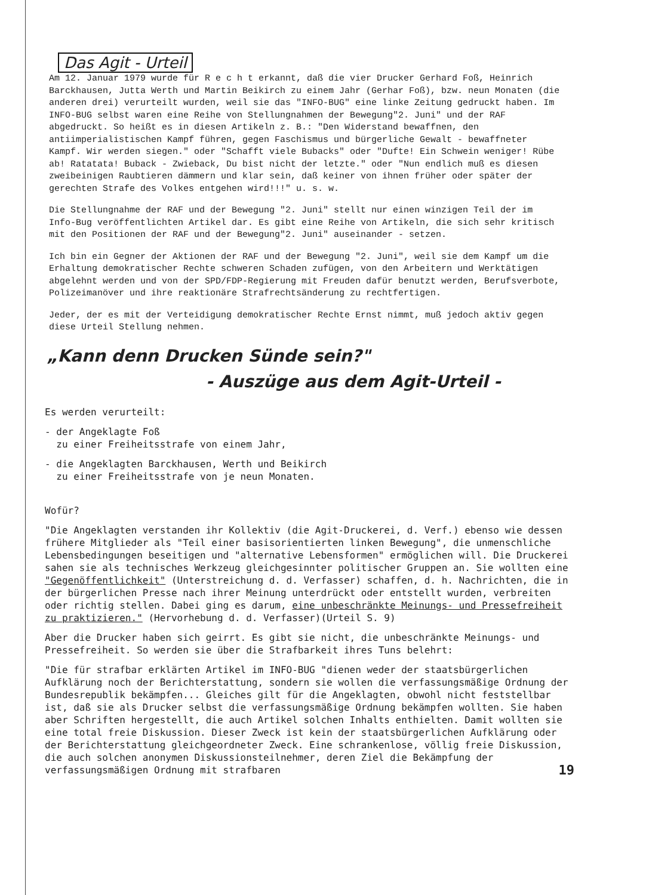Das Agit - Urteil
Am 12. Januar 1979 wurde für R e c h t erkannt, daß die vier Drucker Gerhard Foß, Heinrich Barckhausen, Jutta Werth und Martin Beikirch zu einem Jahr (Gerhar Foß), bzw. neun Monaten (die anderen drei) verurteilt wurden, weil sie das "INFO-BUG" eine linke Zeitung gedruckt haben. Im INFO-BUG selbst waren eine Reihe von Stellungnahmen der Bewegung"2. Juni" und der RAF abgedruckt. So heißt es in diesen Artikeln z. B.: "Den Widerstand bewaffnen, den antiimperialistischen Kampf führen, gegen Faschismus und bürgerliche Gewalt - bewaffneter Kampf. Wir werden siegen." oder "Schafft viele Bubacks" oder "Dufte! Ein Schwein weniger! Rübe ab! Ratatata! Buback - Zwieback, Du bist nicht der letzte." oder "Nun endlich muß es diesen zweibeinigen Raubtieren dämmern und klar sein, daß keiner von ihnen früher oder später der gerechten Strafe des Volkes entgehen wird!!!" u. s. w.
Die Stellungnahme der RAF und der Bewegung "2. Juni" stellt nur einen winzigen Teil der im Info-Bug veröffentlichten Artikel dar. Es gibt eine Reihe von Artikeln, die sich sehr kritisch mit den Positionen der RAF und der Bewegung"2. Juni" auseinander - setzen.
Ich bin ein Gegner der Aktionen der RAF und der Bewegung "2. Juni", weil sie dem Kampf um die Erhaltung demokratischer Rechte schweren Schaden zufügen, von den Arbeitern und Werktätigen abgelehnt werden und von der SPD/FDP-Regierung mit Freuden dafür benutzt werden, Berufsverbote, Polizeimanöver und ihre reaktionäre Strafrechtsänderung zu rechtfertigen.
Jeder, der es mit der Verteidigung demokratischer Rechte Ernst nimmt, muß jedoch aktiv gegen diese Urteil Stellung nehmen.
„Kann denn Drucken Sünde sein?"
- Auszüge aus dem Agit-Urteil -
Es werden verurteilt:
- der Angeklagte Foß
zu einer Freiheitsstrafe von einem Jahr,
- die Angeklagten Barckhausen, Werth und Beikirch
zu einer Freiheitsstrafe von je neun Monaten.
Wofür?
"Die Angeklagten verstanden ihr Kollektiv (die Agit-Druckerei, d. Verf.) ebenso wie dessen frühere Mitglieder als "Teil einer basisorientierten linken Bewegung", die unmenschliche Lebensbedingungen beseitigen und "alternative Lebensformen" ermöglichen will. Die Druckerei sahen sie als technisches Werkzeug gleichgesinnter politischer Gruppen an. Sie wollten eine "Gegenöffentlichkeit" (Unterstreichung d. d. Verfasser) schaffen, d. h. Nachrichten, die in der bürgerlichen Presse nach ihrer Meinung unterdrückt oder entstellt wurden, verbreiten oder richtig stellen. Dabei ging es darum, eine unbeschränkte Meinungs- und Pressefreiheit zu praktizieren." (Hervorhebung d. d. Verfasser)(Urteil S. 9)
Aber die Drucker haben sich geirrt. Es gibt sie nicht, die unbeschränkte Meinungs- und Pressefreiheit. So werden sie über die Strafbarkeit ihres Tuns belehrt:
"Die für strafbar erklärten Artikel im INFO-BUG "dienen weder der staatsbürgerlichen Aufklärung noch der Berichterstattung, sondern sie wollen die verfassungsmäßige Ordnung der Bundesrepublik bekämpfen... Gleiches gilt für die Angeklagten, obwohl nicht feststellbar ist, daß sie als Drucker selbst die verfassungsmäßige Ordnung bekämpfen wollten. Sie haben aber Schriften hergestellt, die auch Artikel solchen Inhalts enthielten. Damit wollten sie eine total freie Diskussion. Dieser Zweck ist kein der staatsbürgerlichen Aufklärung oder der Berichterstattung gleichgeordneter Zweck. Eine schrankenlose, völlig freie Diskussion, die auch solchen anonymen Diskussionsteilnehmer, deren Ziel die Bekämpfung der verfassungsmäßigen Ordnung mit strafbaren 19